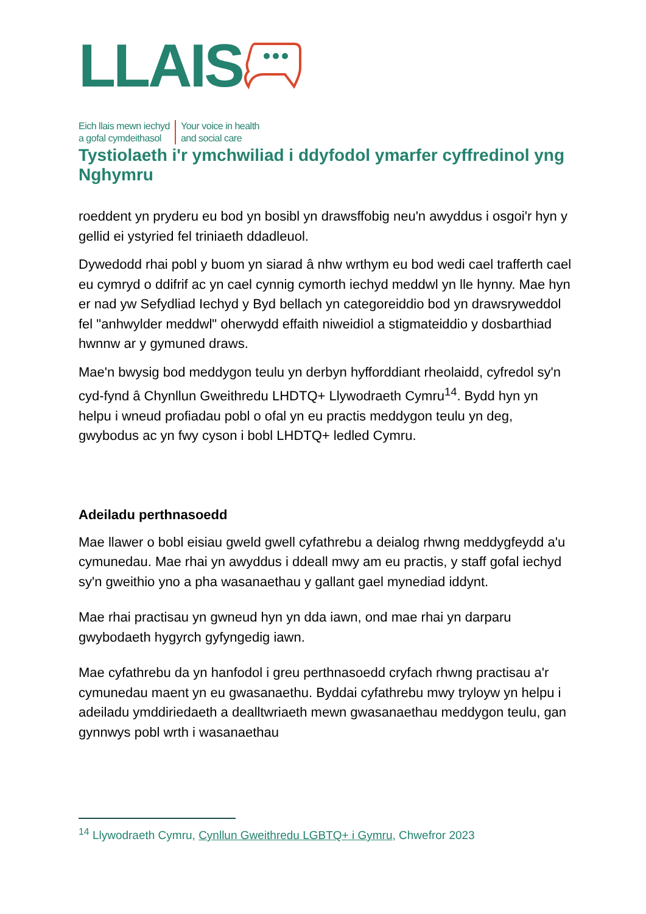LLAIS
Eich llais mewn iechyd
a gofal cymdeithasol
Your voice in health
and social care
Tystiolaeth i'r ymchwiliad i ddyfodol ymarfer cyffredinol yng Nghymru
roeddent yn pryderu eu bod yn bosibl yn drawsffobig neu'n awyddus i osgoi'r hyn y gellid ei ystyried fel triniaeth ddadleuol.
Dywedodd rhai pobl y buom yn siarad â nhw wrthym eu bod wedi cael trafferth cael eu cymryd o ddifrif ac yn cael cynnig cymorth iechyd meddwl yn lle hynny. Mae hyn er nad yw Sefydliad Iechyd y Byd bellach yn categoreiddio bod yn drawsryweddol fel "anhwylder meddwl" oherwydd effaith niweidiol a stigmateiddio y dosbarthiad hwnnw ar y gymuned draws.
Mae'n bwysig bod meddygon teulu yn derbyn hyfforddiant rheolaidd, cyfredol sy'n cyd-fynd â Chynllun Gweithredu LHDTQ+ Llywodraeth Cymru<sup>14</sup>. Bydd hyn yn helpu i wneud profiadau pobl o ofal yn eu practis meddygon teulu yn deg, gwybodus ac yn fwy cyson i bobl LHDTQ+ ledled Cymru.
Adeiladu perthnasoedd
Mae llawer o bobl eisiau gweld gwell cyfathrebu a deialog rhwng meddygfeydd a'u cymunedau. Mae rhai yn awyddus i ddeall mwy am eu practis, y staff gofal iechyd sy'n gweithio yno a pha wasanaethau y gallant gael mynediad iddynt.
Mae rhai practisau yn gwneud hyn yn dda iawn, ond mae rhai yn darparu gwybodaeth hygyrch gyfyngedig iawn.
Mae cyfathrebu da yn hanfodol i greu perthnasoedd cryfach rhwng practisau a'r cymunedau maent yn eu gwasanaethu. Byddai cyfathrebu mwy tryloyw yn helpu i adeiladu ymddiriedaeth a dealltwriaeth mewn gwasanaethau meddygon teulu, gan gynnwys pobl wrth i wasanaethau
<sup>14</sup> Llywodraeth Cymru, Cynllun Gweithredu LGBTQ+ i Gymru, Chwefror 2023